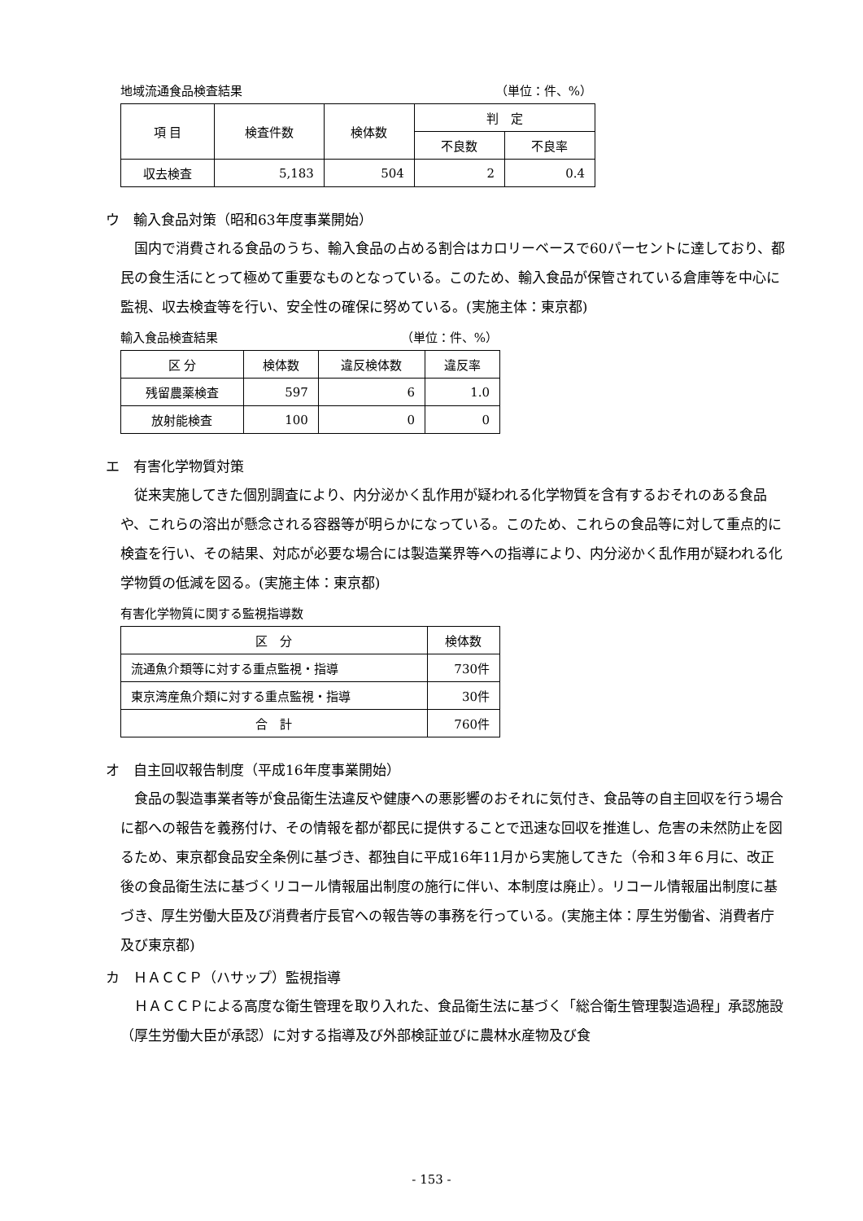地域流通食品検査結果 （単位：件、%）
| 項 目 | 検査件数 | 検体数 | 判 定 | |
| --- | --- | --- | --- | --- |
| | | | 不良数 | 不良率 |
| 収去検査 | 5,183 | 504 | 2 | 0.4 |
ウ　輸入食品対策（昭和63年度事業開始）
国内で消費される食品のうち、輸入食品の占める割合はカロリーベースで60パーセントに達しており、都民の食生活にとって極めて重要なものとなっている。このため、輸入食品が保管されている倉庫等を中心に監視、収去検査等を行い、安全性の確保に努めている。(実施主体：東京都)
輸入食品検査結果 （単位：件、%）
| 区 分 | 検体数 | 違反検体数 | 違反率 |
| --- | --- | --- | --- |
| 残留農薬検査 | 597 | 6 | 1.0 |
| 放射能検査 | 100 | 0 | 0 |
エ　有害化学物質対策
従来実施してきた個別調査により、内分泌かく乱作用が疑われる化学物質を含有するおそれのある食品や、これらの溶出が懸念される容器等が明らかになっている。このため、これらの食品等に対して重点的に検査を行い、その結果、対応が必要な場合には製造業界等への指導により、内分泌かく乱作用が疑われる化学物質の低減を図る。(実施主体：東京都)
有害化学物質に関する監視指導数
| 区 分 | 検体数 |
| --- | --- |
| 流通魚介類等に対する重点監視・指導 | 730件 |
| 東京湾産魚介類に対する重点監視・指導 | 30件 |
| 合 計 | 760件 |
オ　自主回収報告制度（平成16年度事業開始）
食品の製造事業者等が食品衛生法違反や健康への悪影響のおそれに気付き、食品等の自主回収を行う場合に都への報告を義務付け、その情報を都が都民に提供することで迅速な回収を推進し、危害の未然防止を図るため、東京都食品安全条例に基づき、都独自に平成16年11月から実施してきた（令和３年６月に、改正後の食品衛生法に基づくリコール情報届出制度の施行に伴い、本制度は廃止）。リコール情報届出制度に基づき、厚生労働大臣及び消費者庁長官への報告等の事務を行っている。(実施主体：厚生労働省、消費者庁及び東京都)
カ　ＨＡＣＣＰ（ハサップ）監視指導
ＨＡＣＣＰによる高度な衛生管理を取り入れた、食品衛生法に基づく「総合衛生管理製造過程」承認施設（厚生労働大臣が承認）に対する指導及び外部検証並びに農林水産物及び食
- 153 -